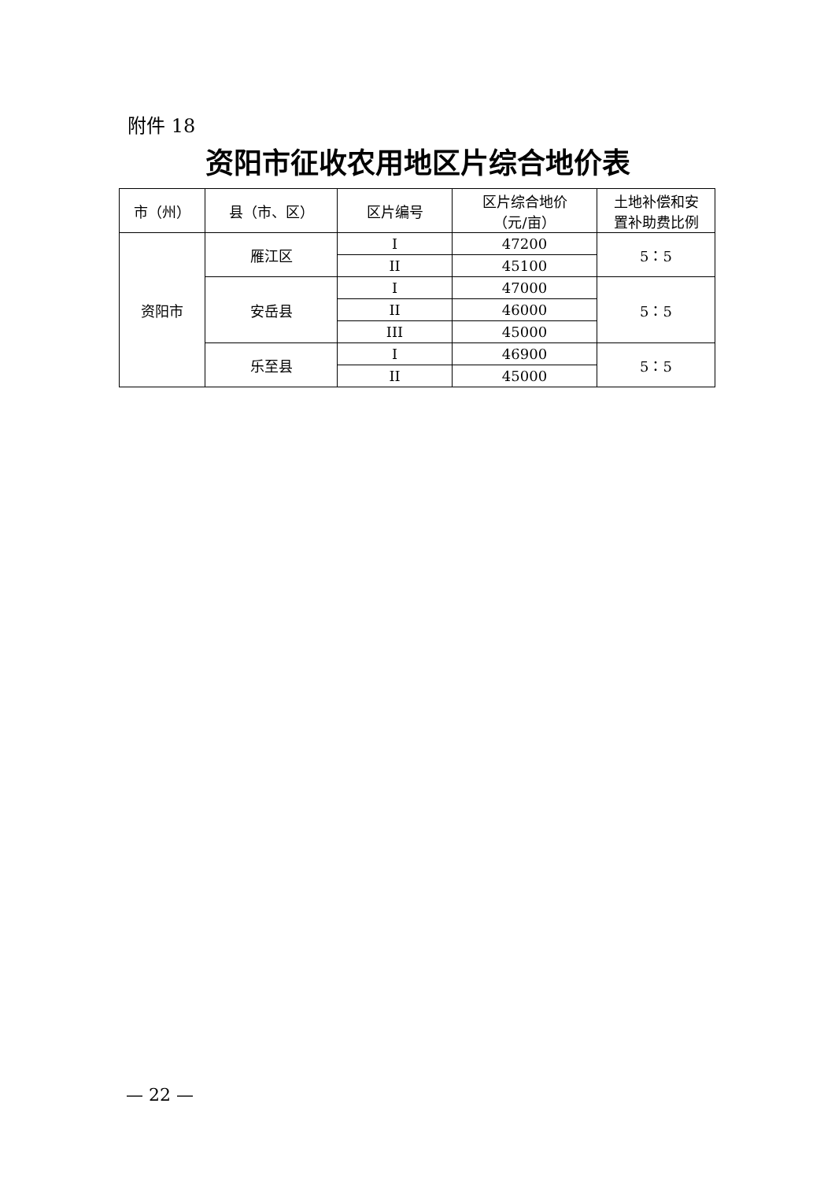附件 18
资阳市征收农用地区片综合地价表
| 市（州） | 县（市、区） | 区片编号 | 区片综合地价 （元/亩） | 土地补偿和安 置补助费比例 |
| --- | --- | --- | --- | --- |
| 资阳市 | 雁江区 | I | 47200 | 5：5 |
| | | II | 45100 | |
| | 安岳县 | I | 47000 | 5：5 |
| | | II | 46000 | |
| | | III | 45000 | |
| | 乐至县 | I | 46900 | 5：5 |
| | | II | 45000 | |
— 22 —